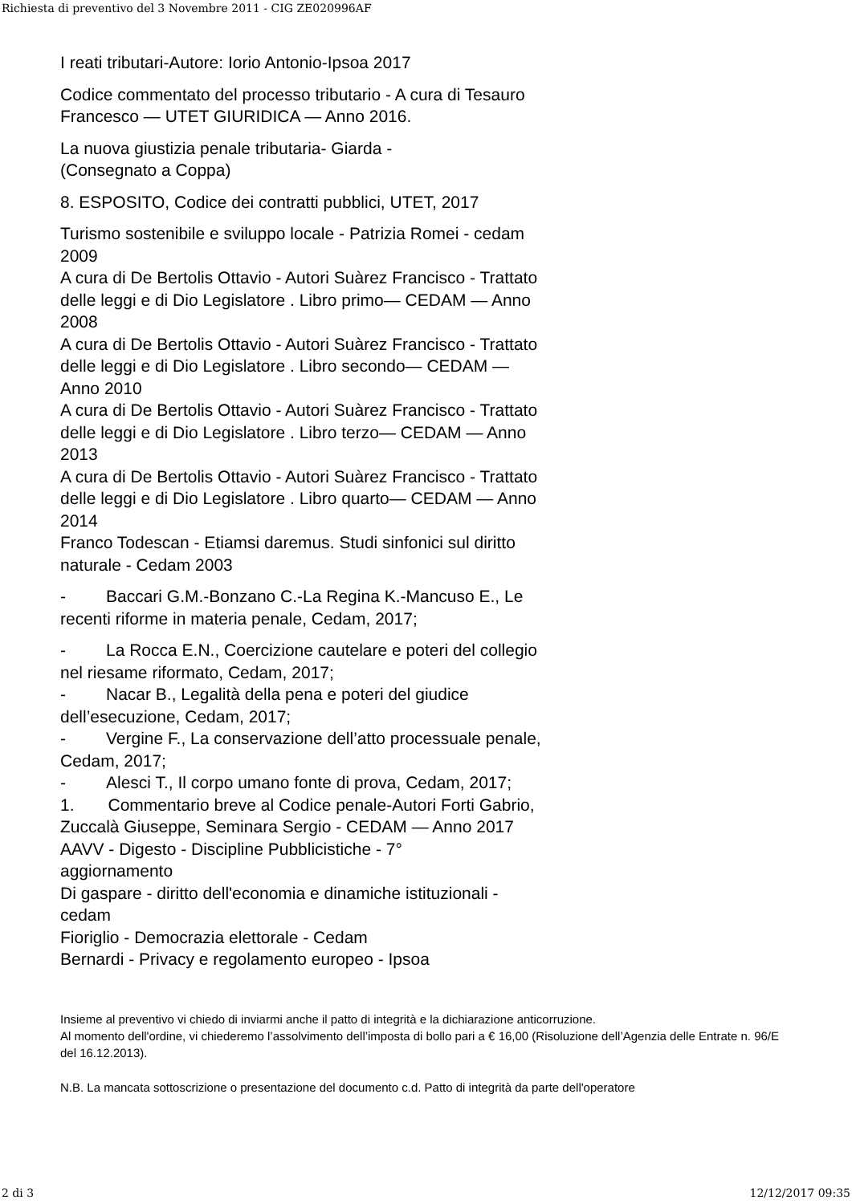Richiesta di preventivo del 3 Novembre 2011 - CIG ZE020996AF
I reati tributari-Autore: Iorio Antonio-Ipsoa 2017
Codice commentato del processo tributario - A cura di Tesauro Francesco — UTET GIURIDICA — Anno 2016.
La nuova giustizia penale tributaria- Giarda -
(Consegnato a Coppa)
8. ESPOSITO, Codice dei contratti pubblici, UTET, 2017
Turismo sostenibile e sviluppo locale - Patrizia Romei - cedam 2009
A cura di De Bertolis Ottavio - Autori Suàrez Francisco - Trattato delle leggi e di Dio Legislatore . Libro primo— CEDAM — Anno 2008
A cura di De Bertolis Ottavio - Autori Suàrez Francisco - Trattato delle leggi e di Dio Legislatore . Libro secondo— CEDAM — Anno 2010
A cura di De Bertolis Ottavio - Autori Suàrez Francisco - Trattato delle leggi e di Dio Legislatore . Libro terzo— CEDAM — Anno 2013
A cura di De Bertolis Ottavio - Autori Suàrez Francisco - Trattato delle leggi e di Dio Legislatore . Libro quarto— CEDAM — Anno 2014
Franco Todescan - Etiamsi daremus. Studi sinfonici sul diritto naturale - Cedam 2003
- Baccari G.M.-Bonzano C.-La Regina K.-Mancuso E., Le recenti riforme in materia penale, Cedam, 2017;
- La Rocca E.N., Coercizione cautelare e poteri del collegio nel riesame riformato, Cedam, 2017;
- Nacar B., Legalità della pena e poteri del giudice dell’esecuzione, Cedam, 2017;
- Vergine F., La conservazione dell’atto processuale penale, Cedam, 2017;
- Alesci T., Il corpo umano fonte di prova, Cedam, 2017;
1. Commentario breve al Codice penale-Autori Forti Gabrio, Zuccalà Giuseppe, Seminara Sergio - CEDAM — Anno 2017
AAVV - Digesto - Discipline Pubblicistiche - 7°
aggiornamento
Di gaspare - diritto dell'economia e dinamiche istituzionali - cedam
Fioriglio - Democrazia elettorale - Cedam
Bernardi - Privacy e regolamento europeo - Ipsoa
Insieme al preventivo vi chiedo di inviarmi anche il patto di integrità e la dichiarazione anticorruzione.
Al momento dell'ordine, vi chiederemo l’assolvimento dell’imposta di bollo pari a € 16,00 (Risoluzione dell’Agenzia delle Entrate n. 96/E del 16.12.2013).
N.B. La mancata sottoscrizione o presentazione del documento c.d. Patto di integrità da parte dell'operatore
2 di 3 12/12/2017 09:35